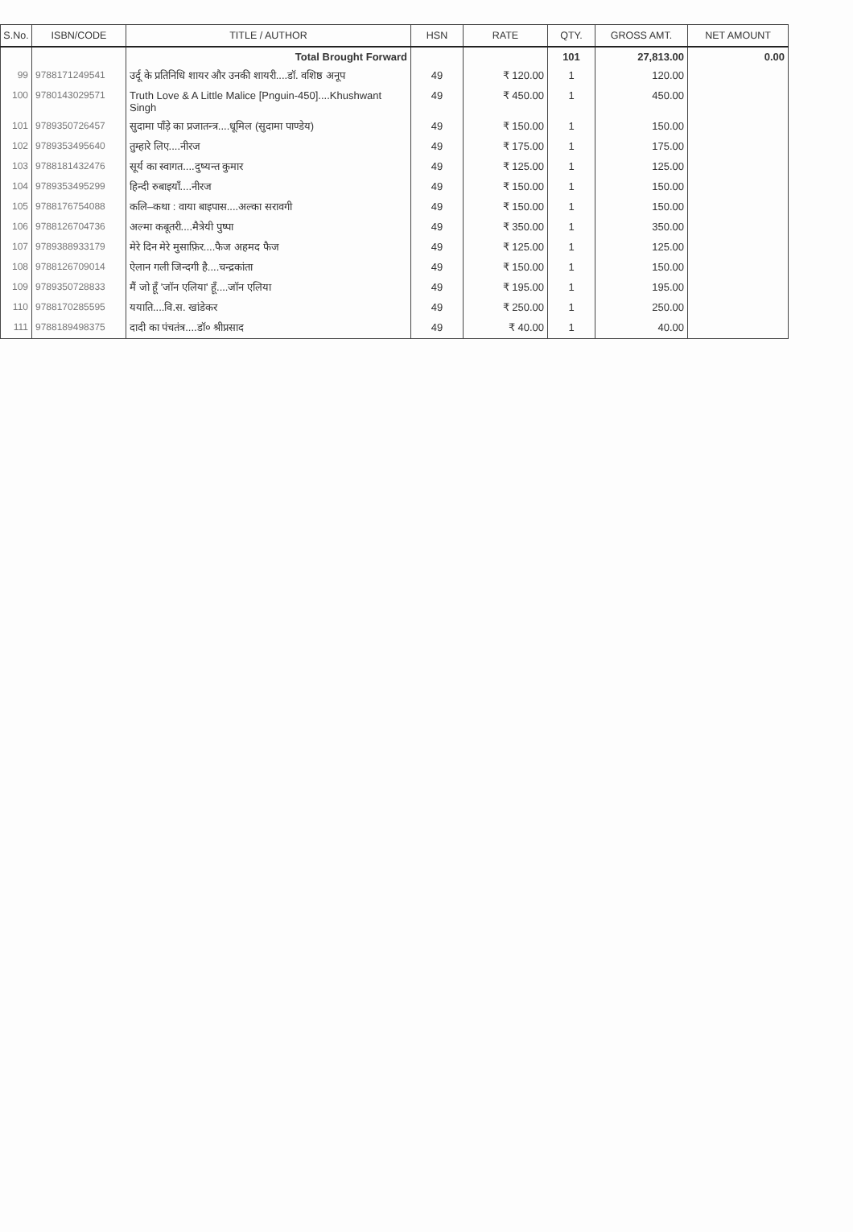| S.No. | ISBN/CODE | TITLE / AUTHOR | HSN | RATE | QTY. | GROSS AMT. | NET AMOUNT |
| --- | --- | --- | --- | --- | --- | --- | --- |
| | | Total Brought Forward | | | 101 | 27,813.00 | 0.00 |
| 99 | 9788171249541 | उर्दू के प्रतिनिधि शायर और उनकी शायरी....डॉ. वशिष्ठ अनूप | 49 | ₹ 120.00 | 1 | 120.00 | |
| 100 | 9780143029571 | Truth Love & A Little Malice [Pnguin-450]....Khushwant Singh | 49 | ₹ 450.00 | 1 | 450.00 | |
| 101 | 9789350726457 | सुदामा पाँड़े का प्रजातन्त्र....धूमिल (सुदामा पाण्डेय) | 49 | ₹ 150.00 | 1 | 150.00 | |
| 102 | 9789353495640 | तुम्हारे लिए....नीरज | 49 | ₹ 175.00 | 1 | 175.00 | |
| 103 | 9788181432476 | सूर्य का स्वागत....दुष्यन्त कुमार | 49 | ₹ 125.00 | 1 | 125.00 | |
| 104 | 9789353495299 | हिन्दी रुबाइयाँ....नीरज | 49 | ₹ 150.00 | 1 | 150.00 | |
| 105 | 9788176754088 | कलि–कथा : वाया बाइपास....अल्का सरावगी | 49 | ₹ 150.00 | 1 | 150.00 | |
| 106 | 9788126704736 | अल्मा कबूतरी....मैत्रेयी पुष्पा | 49 | ₹ 350.00 | 1 | 350.00 | |
| 107 | 9789388933179 | मेरे दिन मेरे मुसाफ़िर....फैज अहमद फैज | 49 | ₹ 125.00 | 1 | 125.00 | |
| 108 | 9788126709014 | ऐलान गली जिन्दगी है....चन्द्रकांता | 49 | ₹ 150.00 | 1 | 150.00 | |
| 109 | 9789350728833 | मैं जो हूँ 'जॉन एलिया' हूँ....जॉन एलिया | 49 | ₹ 195.00 | 1 | 195.00 | |
| 110 | 9788170285595 | ययाति....वि.स. खांडेकर | 49 | ₹ 250.00 | 1 | 250.00 | |
| 111 | 9788189498375 | दादी का पंचतंत्र....डॉ० श्रीप्रसाद | 49 | ₹ 40.00 | 1 | 40.00 | |